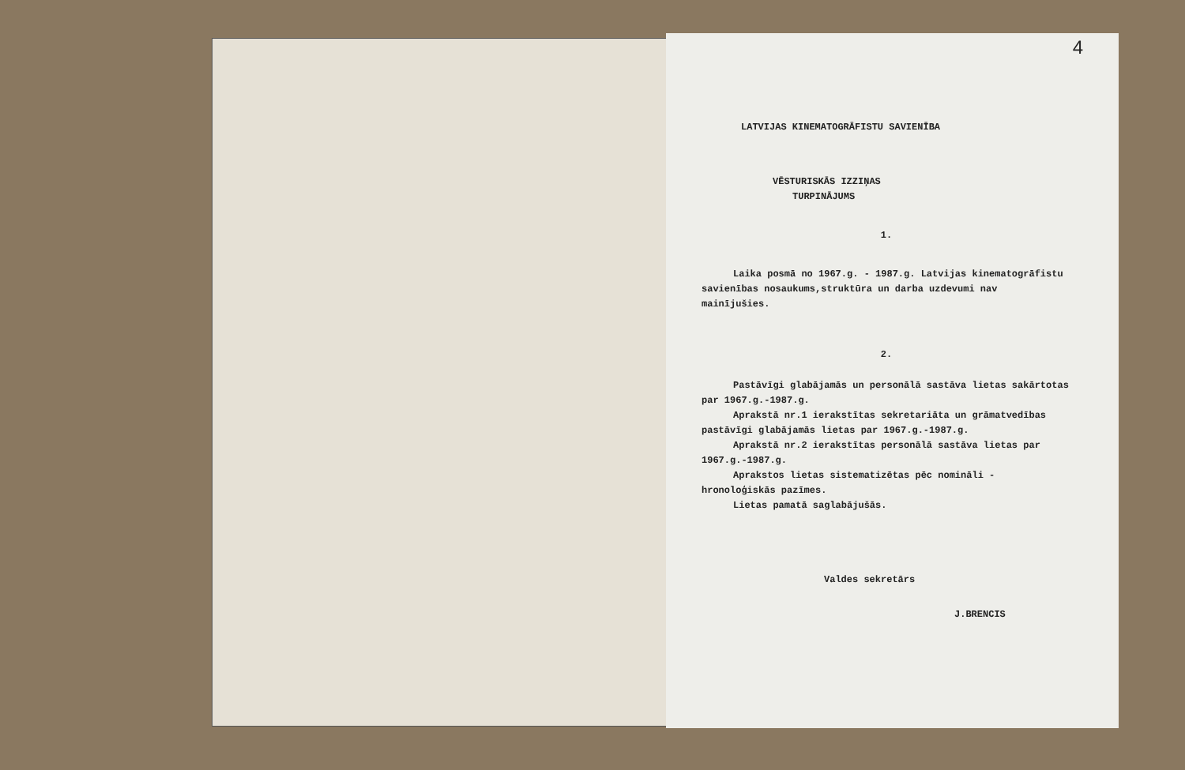4
LATVIJAS KINEMATOGRĀFISTU SAVIENĪBA
VĒSTURISKĀS IZZIŅAS
TURPINĀJUMS
1.
Laika posmā no 1967.g. - 1987.g. Latvijas kinematogrāfistu savienības nosaukums,struktūra un darba uzdevumi nav mainījušies.
2.
Pastāvīgi glabājamās un personālā sastāva lietas sakārtotas par 1967.g.-1987.g.
Aprakstā nr.1 ierakstītas sekretariāta un grāmatvedības pastāvīgi glabājamās lietas par 1967.g.-1987.g.
Aprakstā nr.2 ierakstītas personālā sastāva lietas par 1967.g.-1987.g.
Aprakstos lietas sistematizētas pēc nomināli - hronoloģiskās pazīmes.
Lietas pamatā saglabājušās.
Valdes sekretārs
J.BRENCIS